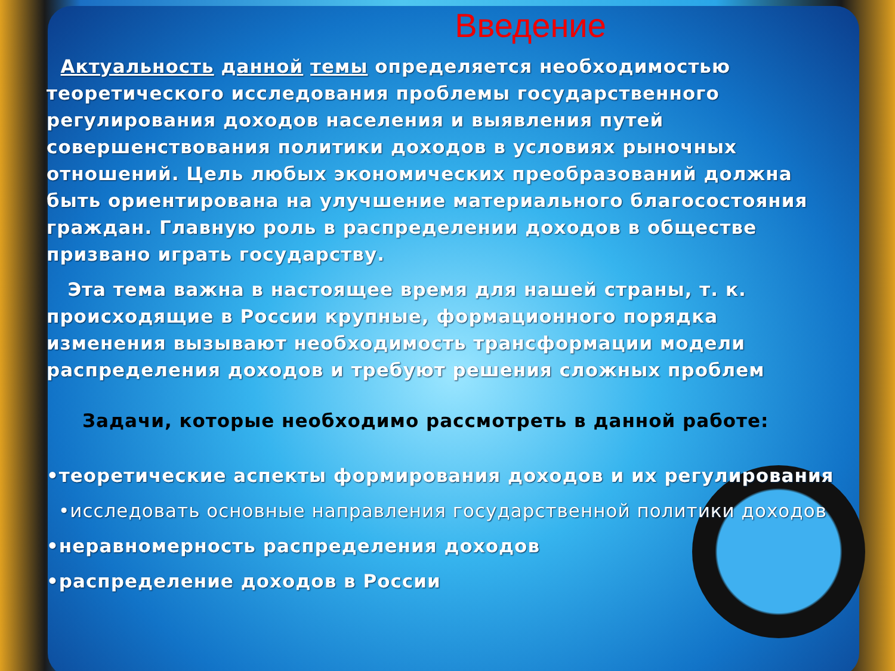Введение
Актуальность данной темы определяется необходимостью теоретического исследования проблемы государственного регулирования доходов населения и выявления путей совершенствования политики доходов в условиях рыночных отношений. Цель любых экономических преобразований должна быть ориентирована на улучшение материального благосостояния граждан. Главную роль в распределении доходов в обществе призвано играть государству.
Эта тема важна в настоящее время для нашей страны, т. к. происходящие в России крупные, формационного порядка изменения вызывают необходимость трансформации модели распределения доходов и требуют решения сложных проблем
Задачи, которые необходимо рассмотреть в данной работе:
•теоретические аспекты формирования доходов и их регулирования
•исследовать основные направления государственной политики доходов
•неравномерность распределения доходов
•распределение доходов в России